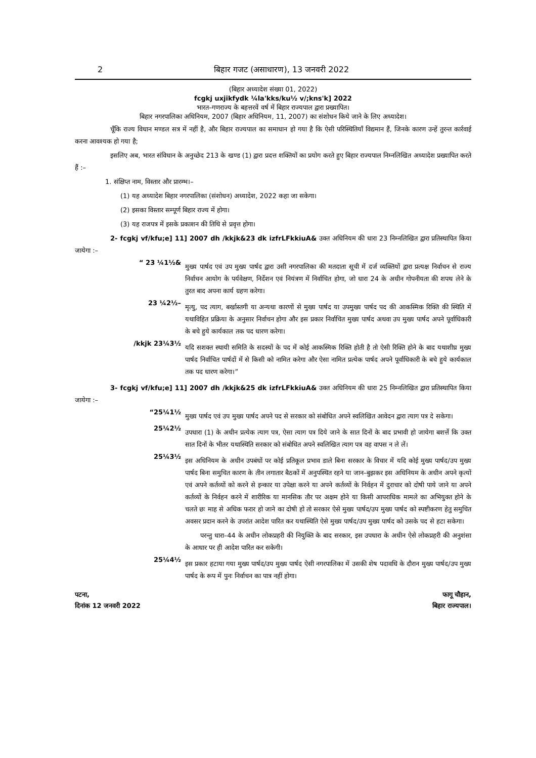2 बिहार गजट (असाधारण), 13 जनवरी 2022
(बिहार अध्यादेश संख्या 01, 2022)
fcgkj uxjikfydk ¼la'kks/ku½ v/;kns'k] 2022
भारत–गणराज्य के बहत्तरवें वर्ष में बिहार राज्यपाल द्वारा प्रख्यापित।
बिहार नगरपालिका अधिनियम, 2007 (बिहार अधिनियम, 11, 2007) का संशोधन किये जाने के लिए अध्यादेश।
चूँकि राज्य विधान मण्डल सत्र में नहीं है, और बिहार राज्यपाल का समाधान हो गया है कि ऐसी परिस्थितियाँ विद्यमान हैं, जिनके कारण उन्हें तुरन्त कार्रवाई करना आवश्यक हो गया है;
इसलिए अब, भारत संविधान के अनुच्छेद 213 के खण्ड (1) द्वारा प्रदत्त शक्तियों का प्रयोग करते हुए बिहार राज्यपाल निम्नलिखित अध्यादेश प्रख्यापित करते हैं :–
1. संक्षिप्त नाम, विस्तार और प्रारम्भ।–
(1) यह अध्यादेश बिहार नगरपालिका (संशोधन) अध्यादेश, 2022 कहा जा सकेगा।
(2) इसका विस्तार सम्पूर्ण बिहार राज्य में होगा।
(3) यह राजपत्र में इसके प्रकाशन की तिथि से प्रवृत्त होगा।
2- fcgkj vf/kfu;e] 11] 2007 dh /kkjk&23 dk izfrLFkkiuA& उक्त अधिनियम की धारा 23 निम्नलिखित द्वारा प्रतिस्थापित किया जायेगा :–
“ 23 ¼1½&
मुख्य पार्षद एवं उप मुख्य पार्षद द्वारा उसी नगरपालिका की मतदाता सूची में दर्ज व्यक्तियों द्वारा प्रत्यक्ष निर्वाचन से राज्य निर्वाचन आयोग के पर्यवेक्षण, निर्देशन एवं नियंत्रण में निर्वाचित होगा, जो धारा 24 के अधीन गोपनीयता की शपथ लेने के तुरत बाद अपना कार्य ग्रहण करेगा।
23 ¼2½–
मृत्यु, पद त्याग, बर्खास्तगी या अन्यथा कारणों से मुख्य पार्षद या उपमुख्य पार्षद पद की आकस्मिक रिक्ति की स्थिति में यथाविहित प्रक्रिया के अनुसार निर्वाचन होगा और इस प्रकार निर्वाचित मुख्य पार्षद अथवा उप मुख्य पार्षद अपने पूर्वाधिकारी के बचे हुये कार्यकाल तक पद धारण करेगा।
/kkjk 23¼3½
यदि सशक्त स्थायी समिति के सदस्यों के पद में कोई आकस्मिक रिक्ति होती है तो ऐसी रिक्ति होने के बाद यथाशीघ्र मुख्य पार्षद निर्वाचित पार्षदों में से किसी को नामित करेगा और ऐसा नामित प्रत्येक पार्षद अपने पूर्वाधिकारी के बचे हुये कार्यकाल तक पद धारण करेगा।”
3- fcgkj vf/kfu;e] 11] 2007 dh /kkjk&25 dk izfrLFkkiuA& उक्त अधिनियम की धारा 25 निम्नलिखित द्वारा प्रतिस्थापित किया जायेगा :–
“25¼1½
मुख्य पार्षद एवं उप मुख्य पार्षद अपने पद से सरकार को संबोधित अपने स्वलिखित आवेदन द्वारा त्याग पत्र दे सकेगा।
25¼2½
उपधारा (1) के अधीन प्रत्येक त्याग पत्र, ऐसा त्याग पत्र दिये जाने के सात दिनों के बाद प्रभावी हो जायेगा बशर्त्ते कि उक्त सात दिनों के भीतर यथास्थिति सरकार को संबोधित अपने स्वलिखित त्याग पत्र वह वापस न ले लें।
25¼3½
इस अधिनियम के अधीन उपबंधों पर कोई प्रतिकूल प्रभाव डाले बिना सरकार के विचार में यदि कोई मुख्य पार्षद/उप मुख्य पार्षद बिना समुचित कारण के तीन लगातार बैठकों में अनुपस्थित रहने या जान–बुझकर इस अधिनियम के अधीन अपने कृत्यों एवं अपने कर्तव्यों को करने से इन्कार या उपेक्षा करने या अपने कर्तव्यों के निर्वहन में दुराचार को दोषी पाये जाने या अपने कर्तव्यों के निर्वहन करने में शारीरिक या मानसिक तौर पर अक्षम होने या किसी आपराधिक मामले का अभियुक्त होने के चलते छः माह से अधिक फरार हो जाने का दोषी हो तो सरकार ऐसे मुख्य पार्षद/उप मुख्य पार्षद को स्पष्टीकरण हेतु समुचित अवसर प्रदान करने के उपरांत आदेश पारित कर यथास्थिति ऐसे मुख्य पार्षद/उप मुख्य पार्षद को उसके पद से हटा सकेगा।
परन्तु धारा–44 के अधीन लोकप्रहरी की नियुक्ति के बाद सरकार, इस उपधारा के अधीन ऐसे लोकप्रहरी की अनुशंसा के आधार पर ही आदेश पारित कर सकेगी।
25¼4½
इस प्रकार हटाया गया मुख्य पार्षद/उप मुख्य पार्षद ऐसी नगरपालिका में उसकी शेष पदावधि के दौरान मुख्य पार्षद/उप मुख्य पार्षद के रूप में पुनः निर्वाचन का पात्र नहीं होगा।
पटना,
दिनांक 12 जनवरी 2022
फागू चौहान,
बिहार राज्यपाल।